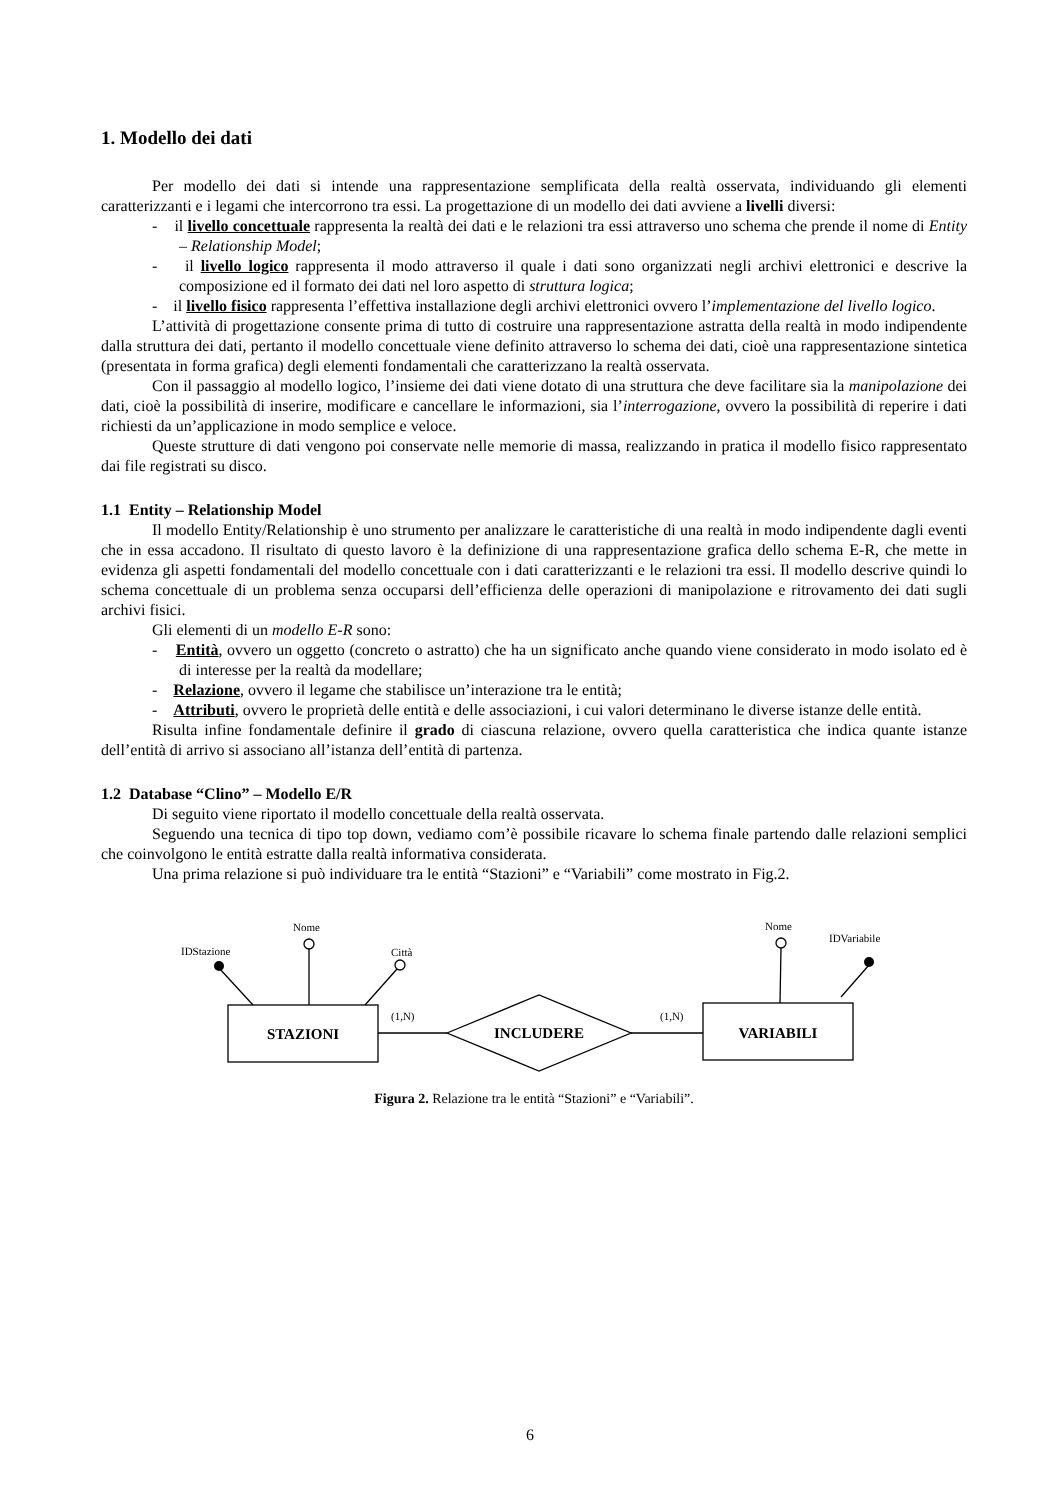1. Modello dei dati
Per modello dei dati si intende una rappresentazione semplificata della realtà osservata, individuando gli elementi caratterizzanti e i legami che intercorrono tra essi. La progettazione di un modello dei dati avviene a livelli diversi:
- il livello concettuale rappresenta la realtà dei dati e le relazioni tra essi attraverso uno schema che prende il nome di Entity – Relationship Model;
- il livello logico rappresenta il modo attraverso il quale i dati sono organizzati negli archivi elettronici e descrive la composizione ed il formato dei dati nel loro aspetto di struttura logica;
- il livello fisico rappresenta l’effettiva installazione degli archivi elettronici ovvero l’implementazione del livello logico.
L’attività di progettazione consente prima di tutto di costruire una rappresentazione astratta della realtà in modo indipendente dalla struttura dei dati, pertanto il modello concettuale viene definito attraverso lo schema dei dati, cioè una rappresentazione sintetica (presentata in forma grafica) degli elementi fondamentali che caratterizzano la realtà osservata.
Con il passaggio al modello logico, l’insieme dei dati viene dotato di una struttura che deve facilitare sia la manipolazione dei dati, cioè la possibilità di inserire, modificare e cancellare le informazioni, sia l’interrogazione, ovvero la possibilità di reperire i dati richiesti da un’applicazione in modo semplice e veloce.
Queste strutture di dati vengono poi conservate nelle memorie di massa, realizzando in pratica il modello fisico rappresentato dai file registrati su disco.
1.1 Entity – Relationship Model
Il modello Entity/Relationship è uno strumento per analizzare le caratteristiche di una realtà in modo indipendente dagli eventi che in essa accadono. Il risultato di questo lavoro è la definizione di una rappresentazione grafica dello schema E-R, che mette in evidenza gli aspetti fondamentali del modello concettuale con i dati caratterizzanti e le relazioni tra essi. Il modello descrive quindi lo schema concettuale di un problema senza occuparsi dell’efficienza delle operazioni di manipolazione e ritrovamento dei dati sugli archivi fisici.
Gli elementi di un modello E-R sono:
- Entità, ovvero un oggetto (concreto o astratto) che ha un significato anche quando viene considerato in modo isolato ed è di interesse per la realtà da modellare;
- Relazione, ovvero il legame che stabilisce un’interazione tra le entità;
- Attributi, ovvero le proprietà delle entità e delle associazioni, i cui valori determinano le diverse istanze delle entità.
Risulta infine fondamentale definire il grado di ciascuna relazione, ovvero quella caratteristica che indica quante istanze dell’entità di arrivo si associano all’istanza dell’entità di partenza.
1.2 Database “Clino” – Modello E/R
Di seguito viene riportato il modello concettuale della realtà osservata.
Seguendo una tecnica di tipo top down, vediamo com’è possibile ricavare lo schema finale partendo dalle relazioni semplici che coinvolgono le entità estratte dalla realtà informativa considerata.
Una prima relazione si può individuare tra le entità “Stazioni” e “Variabili” come mostrato in Fig.2.
IDStazione
Nome
Città
Nome
IDVariabile
(1,N)
(1,N)
STAZIONI
INCLUDERE
VARIABILI
Figura 2. Relazione tra le entità “Stazioni” e “Variabili”.
6